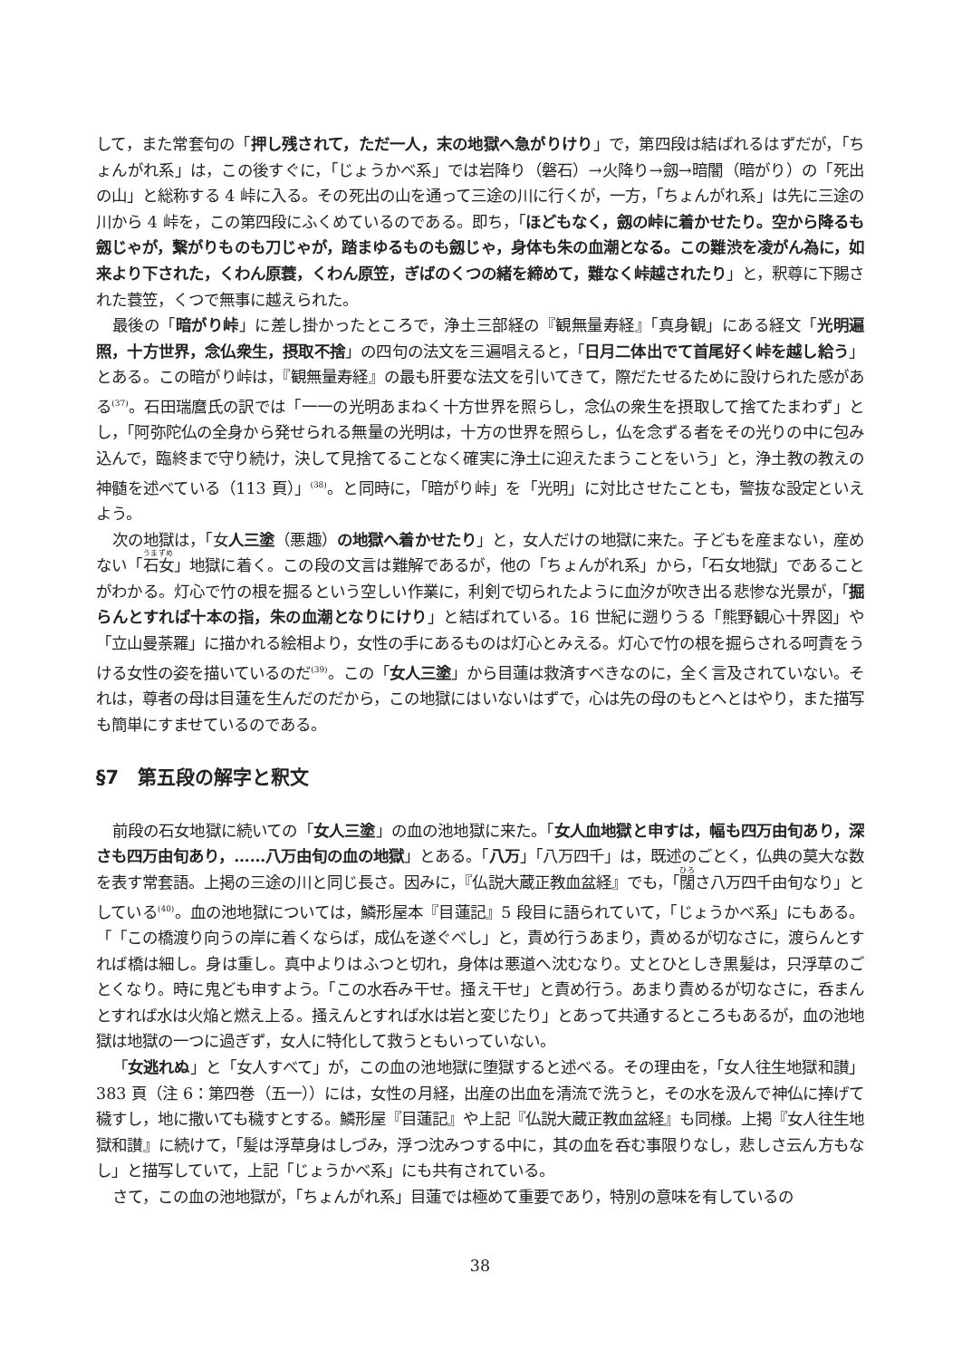して，また常套句の「押し残されて，ただ一人，末の地獄へ急がりけり」で，第四段は結ばれるはずだが，「ちょんがれ系」は，この後すぐに，「じょうかべ系」では岩降り（磐石）→火降り→劔→暗闇（暗がり）の「死出の山」と総称する 4 峠に入る。その死出の山を通って三途の川に行くが，一方，「ちょんがれ系」は先に三途の川から 4 峠を，この第四段にふくめているのである。即ち，「ほどもなく，劔の峠に着かせたり。空から降るも劔じゃが，繋がりものも刀じゃが，踏まゆるものも劔じゃ，身体も朱の血潮となる。この難渋を凌がん為に，如来より下された，くわん原蓑，くわん原笠，ぎばのくつの緒を締めて，難なく峠越されたり」と，釈尊に下賜された蓑笠，くつで無事に越えられた。
最後の「暗がり峠」に差し掛かったところで，浄土三部経の『観無量寿経』「真身観」にある経文「光明遍照，十方世界，念仏衆生，摂取不捨」の四句の法文を三遍唱えると，「日月二体出でて首尾好く峠を越し給う」とある。この暗がり峠は，『観無量寿経』の最も肝要な法文を引いてきて，際だたせるために設けられた感がある<sup>(37)</sup>。石田瑞麿氏の訳では「一一の光明あまねく十方世界を照らし，念仏の衆生を摂取して捨てたまわず」とし，「阿弥陀仏の全身から発せられる無量の光明は，十方の世界を照らし，仏を念ずる者をその光りの中に包み込んで，臨終まで守り続け，決して見捨てることなく確実に浄土に迎えたまうことをいう」と，浄土教の教えの神髄を述べている（113 頁）」<sup>(38)</sup>。と同時に，「暗がり峠」を「光明」に対比させたことも，警抜な設定といえよう。
次の地獄は，「女人三塗（悪趣）の地獄へ着かせたり」と，女人だけの地獄に来た。子どもを産まない，産めない「石女」地獄に着く。この段の文言は難解であるが，他の「ちょんがれ系」から，「石女地獄」であることがわかる。灯心で竹の根を掘るという空しい作業に，利剣で切られたように血汐が吹き出る悲惨な光景が，「掘らんとすれば十本の指，朱の血潮となりにけり」と結ばれている。16 世紀に遡りうる「熊野観心十界図」や「立山曼荼羅」に描かれる絵相より，女性の手にあるものは灯心とみえる。灯心で竹の根を掘らされる呵責をうける女性の姿を描いているのだ<sup>(39)</sup>。この「女人三塗」から目蓮は救済すべきなのに，全く言及されていない。それは，尊者の母は目蓮を生んだのだから，この地獄にはいないはずで，心は先の母のもとへとはやり，また描写も簡単にすませているのである。
§7　第五段の解字と釈文
前段の石女地獄に続いての「女人三塗」の血の池地獄に来た。「女人血地獄と申すは，幅も四万由旬あり，深さも四万由旬あり，……八万由旬の血の地獄」とある。「八万」「八万四千」は，既述のごとく，仏典の莫大な数を表す常套語。上掲の三途の川と同じ長さ。因みに，『仏説大蔵正教血盆経』でも，「闊さ八万四千由旬なり」としている<sup>(40)</sup>。血の池地獄については，鱗形屋本『目蓮記』5 段目に語られていて，「じょうかべ系」にもある。「「この橋渡り向うの岸に着くならば，成仏を遂ぐべし」と，責め行うあまり，責めるが切なさに，渡らんとすれば橋は細し。身は重し。真中よりはふつと切れ，身体は悪道へ沈むなり。丈とひとしき黒髪は，只浮草のごとくなり。時に鬼ども申すよう。「この水呑み干せ。掻え干せ」と責め行う。あまり責めるが切なさに，呑まんとすれば水は火焔と燃え上る。掻えんとすれば水は岩と変じたり」とあって共通するところもあるが，血の池地獄は地獄の一つに過ぎず，女人に特化して救うともいっていない。
「女逃れぬ」と「女人すべて」が，この血の池地獄に堕獄すると述べる。その理由を，「女人往生地獄和讃」383 頁（注 6：第四巻（五一））には，女性の月経，出産の出血を清流で洗うと，その水を汲んで神仏に捧げて穢すし，地に撒いても穢すとする。鱗形屋『目蓮記』や上記『仏説大蔵正教血盆経』も同様。上掲『女人往生地獄和讃』に続けて，「髪は浮草身はしづみ，浮つ沈みつする中に，其の血を呑む事限りなし，悲しさ云ん方もなし」と描写していて，上記「じょうかべ系」にも共有されている。
さて，この血の池地獄が，「ちょんがれ系」目蓮では極めて重要であり，特別の意味を有しているの
38